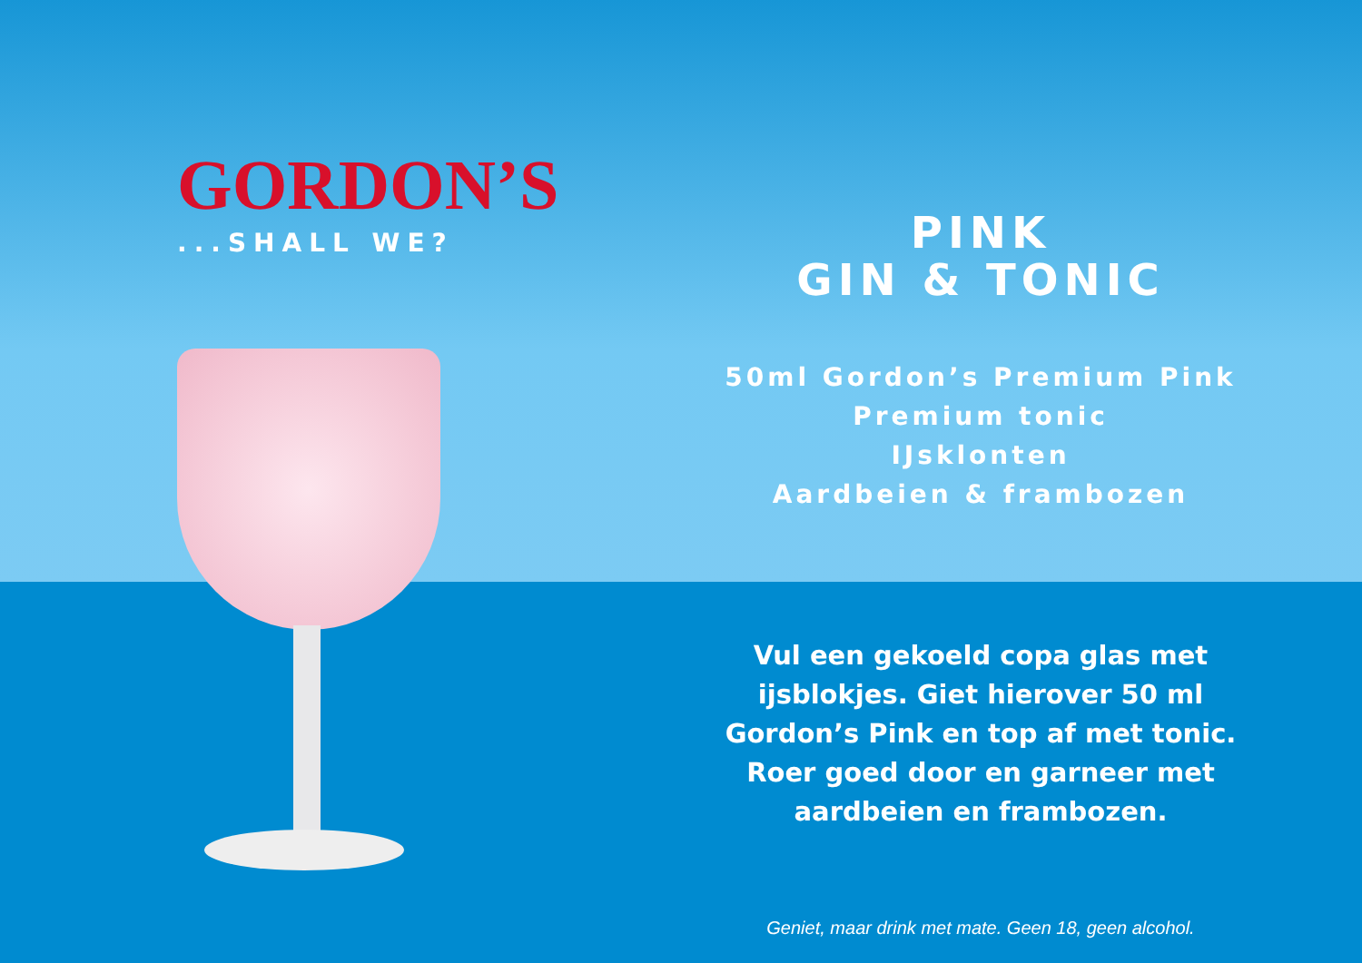GORDON’S
...SHALL WE?
PINK
GIN & TONIC
50ml Gordon’s Premium Pink
Premium tonic
IJsklonten
Aardbeien & frambozen
Vul een gekoeld copa glas met
ijsblokjes. Giet hierover 50 ml
Gordon’s Pink en top af met tonic.
Roer goed door en garneer met
aardbeien en frambozen.
Geniet, maar drink met mate. Geen 18, geen alcohol.